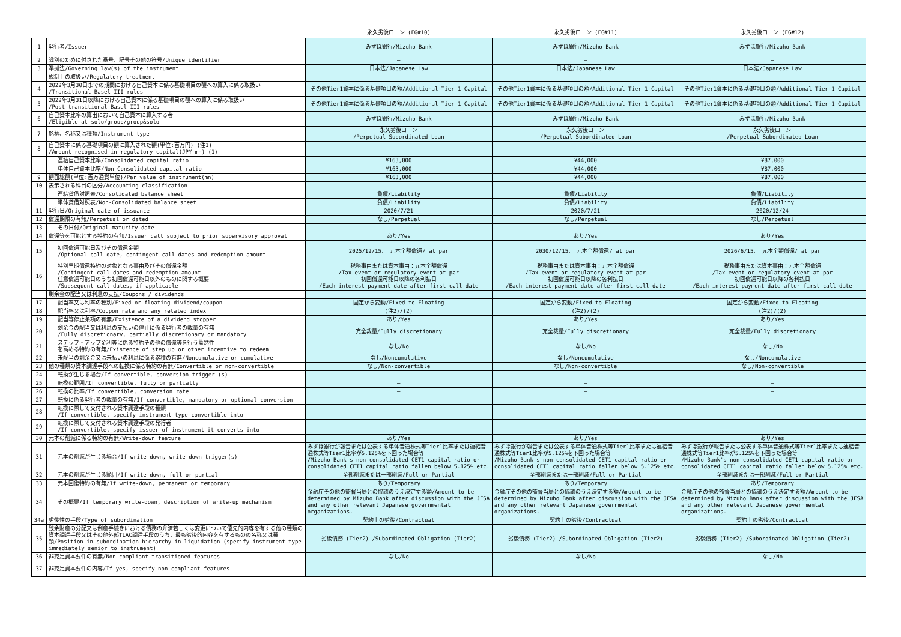| | | 永久劣後ローン (FG#10) | 永久劣後ローン (FG#11) | 永久劣後ローン (FG#12) |
| --- | --- | --- | --- | --- |
| 1 | 発行者/Issuer | みずほ銀行/Mizuho Bank | みずほ銀行/Mizuho Bank | みずほ銀行/Mizuho Bank |
| 2 | 識別のために付された番号、記号その他の符号/Unique identifier | — | — | — |
| 3 | 準拠法/Governing law(s) of the instrument | 日本法/Japanese Law | 日本法/Japanese Law | 日本法/Japanese Law |
| | 規制上の取扱い/Regulatory treatment | | | |
| 4 | 2022年3月30日までの期間における自己資本に係る基礎項目の額への算入に係る取扱い /Transitional Basel III rules | その他Tier1資本に係る基礎項目の額/Additional Tier 1 Capital | その他Tier1資本に係る基礎項目の額/Additional Tier 1 Capital | その他Tier1資本に係る基礎項目の額/Additional Tier 1 Capital |
| 5 | 2022年3月31日以降における自己資本に係る基礎項目の額への算入に係る取扱い /Post-transitional Basel III rules | その他Tier1資本に係る基礎項目の額/Additional Tier 1 Capital | その他Tier1資本に係る基礎項目の額/Additional Tier 1 Capital | その他Tier1資本に係る基礎項目の額/Additional Tier 1 Capital |
| 6 | 自己資本比率の算出において自己資本に算入する者 /Eligible at solo/group/group&solo | みずほ銀行/Mizuho Bank | みずほ銀行/Mizuho Bank | みずほ銀行/Mizuho Bank |
| 7 | 銘柄、名称又は種類/Instrument type | 永久劣後ローン /Perpetual Subordinated Loan | 永久劣後ローン /Perpetual Subordinated Loan | 永久劣後ローン /Perpetual Subordinated Loan |
| 8 | 自己資本に係る基礎項目の額に算入された額(単位:百万円) (注1) /Amount recognised in regulatory capital(JPY mn) (1) | | | |
| | 連結自己資本比率/Consolidated capital ratio | ¥163,000 | ¥44,000 | ¥87,000 |
| | 単体自己資本比率/Non-Consolidated capital ratio | ¥163,000 | ¥44,000 | ¥87,000 |
| 9 | 額面総額(単位:百万通貨単位)/Par value of instrument(mn) | ¥163,000 | ¥44,000 | ¥87,000 |
| 10 | 表示される科目の区分/Accounting classification | | | |
| | 連結貸借対照表/Consolidated balance sheet | 負債/Liability | 負債/Liability | 負債/Liability |
| | 単体貸借対照表/Non-Consolidated balance sheet | 負債/Liability | 負債/Liability | 負債/Liability |
| 11 | 発行日/Original date of issuance | 2020/7/21 | 2020/7/21 | 2020/12/24 |
| 12 | 償還期限の有無/Perpetual or dated | なし/Perpetual | なし/Perpetual | なし/Perpetual |
| 13 | その日付/Original maturity date | — | — | — |
| 14 | 償還等を可能とする特約の有無/Issuer call subject to prior supervisory approval | あり/Yes | あり/Yes | あり/Yes |
| 15 | 初回償還可能日及びその償還金額 /Optional call date, contingent call dates and redemption amount | 2025/12/15、 元本全額償還/ at par | 2030/12/15、 元本全額償還/ at par | 2026/6/15、 元本全額償還/ at par |
| 16 | 特別早期償還特約の対象となる事由及びその償還金額 /Contingent call dates and redemption amount 任意償還可能日のうち初回償還可能日以外のものに関する概要 /Subsequent call dates, if applicable | 税務事由または資本事由：元本全額償還 /Tax event or regulatory event at par 初回償還可能日以降の各利払日 /Each interest payment date after first call date | 税務事由または資本事由：元本全額償還 /Tax event or regulatory event at par 初回償還可能日以降の各利払日 /Each interest payment date after first call date | 税務事由または資本事由：元本全額償還 /Tax event or regulatory event at par 初回償還可能日以降の各利払日 /Each interest payment date after first call date |
| | 剰余金の配当又は利息の支払/Coupons / dividends | | | |
| 17 | 配当率又は利率の種別/Fixed or floating dividend/coupon | 固定から変動/Fixed to Floating | 固定から変動/Fixed to Floating | 固定から変動/Fixed to Floating |
| 18 | 配当率又は利率/Coupon rate and any related index | (注2)/(2) | (注2)/(2) | (注2)/(2) |
| 19 | 配当等停止条項の有無/Existence of a dividend stopper | あり/Yes | あり/Yes | あり/Yes |
| 20 | 剰余金の配当又は利息の支払いの停止に係る発行者の裁量の有無 /Fully discretionary, partially discretionary or mandatory | 完全裁量/Fully discretionary | 完全裁量/Fully discretionary | 完全裁量/Fully discretionary |
| 21 | ステップ・アップ金利等に係る特約その他の償還等を行う蓋然性 を高める特約の有無/Existence of step up or other incentive to redeem | なし/No | なし/No | なし/No |
| 22 | 未配当の剰余金又は未払いの利息に係る累積の有無/Noncumulative or cumulative | なし/Noncumulative | なし/Noncumulative | なし/Noncumulative |
| 23 | 他の種類の資本調達手段への転換に係る特約の有無/Convertible or non-convertible | なし/Non-convertible | なし/Non-convertible | なし/Non-convertible |
| 24 | 転換が生じる場合/If convertible, conversion trigger (s) | — | — | — |
| 25 | 転換の範囲/If convertible, fully or partially | — | — | — |
| 26 | 転換の比率/If convertible, conversion rate | — | — | — |
| 27 | 転換に係る発行者の裁量の有無/If convertible, mandatory or optional conversion | — | — | — |
| 28 | 転換に際して交付される資本調達手段の種類 /If convertible, specify instrument type convertible into | — | — | — |
| 29 | 転換に際して交付される資本調達手段の発行者 /If convertible, specify issuer of instrument it converts into | — | — | — |
| 30 | 元本の削減に係る特約の有無/Write-down feature | あり/Yes | あり/Yes | あり/Yes |
| 31 | 元本の削減が生じる場合/If write-down, write-down trigger(s) | みずほ銀行が報告または公表する単体普通株式等Tier1比率または連結普通株式等Tier1比率が5.125%を下回った場合等 /Mizuho Bank's non-consolidated CET1 capital ratio or consolidated CET1 capital ratio fallen below 5.125% etc. | みずほ銀行が報告または公表する単体普通株式等Tier1比率または連結普通株式等Tier1比率が5.125%を下回った場合等 /Mizuho Bank's non-consolidated CET1 capital ratio or consolidated CET1 capital ratio fallen below 5.125% etc. | みずほ銀行が報告または公表する単体普通株式等Tier1比率または連結普通株式等Tier1比率が5.125%を下回った場合等 /Mizuho Bank's non-consolidated CET1 capital ratio or consolidated CET1 capital ratio fallen below 5.125% etc. |
| 32 | 元本の削減が生じる範囲/If write-down, full or partial | 全部削減または一部削減/Full or Partial | 全部削減または一部削減/Full or Partial | 全部削減または一部削減/Full or Partial |
| 33 | 元本回復特約の有無/If write-down, permanent or temporary | あり/Temporary | あり/Temporary | あり/Temporary |
| 34 | その概要/If temporary write-down, description of write-up mechanism | 金融庁その他の監督当局との協議のうえ決定する額/Amount to be determined by Mizuho Bank after discussion with the JFSA and any other relevant Japanese governmental organizations. | 金融庁その他の監督当局との協議のうえ決定する額/Amount to be determined by Mizuho Bank after discussion with the JFSA and any other relevant Japanese governmental organizations. | 金融庁その他の監督当局との協議のうえ決定する額/Amount to be determined by Mizuho Bank after discussion with the JFSA and any other relevant Japanese governmental organizations. |
| 34a | 劣後性の手段/Type of subordination | 契約上の劣後/Contractual | 契約上の劣後/Contractual | 契約上の劣後/Contractual |
| 35 | 残余財産の分配又は倒産手続きにおける債務の弁済若しくは変更について優先的内容を有する他の種類の資本調達手段又はその他外部TLAC調達手段のうち、最も劣後的内容を有するものの名称又は種類/Position in subordination hierarchy in liquidation (specify instrument type immediately senior to instrument) | 劣後債務 (Tier2) /Subordinated Obligation (Tier2) | 劣後債務 (Tier2) /Subordinated Obligation (Tier2) | 劣後債務 (Tier2) /Subordinated Obligation (Tier2) |
| 36 | 非充足資本要件の有無/Non-compliant transitioned features | なし/No | なし/No | なし/No |
| 37 | 非充足資本要件の内容/If yes, specify non-compliant features | — | — | — |